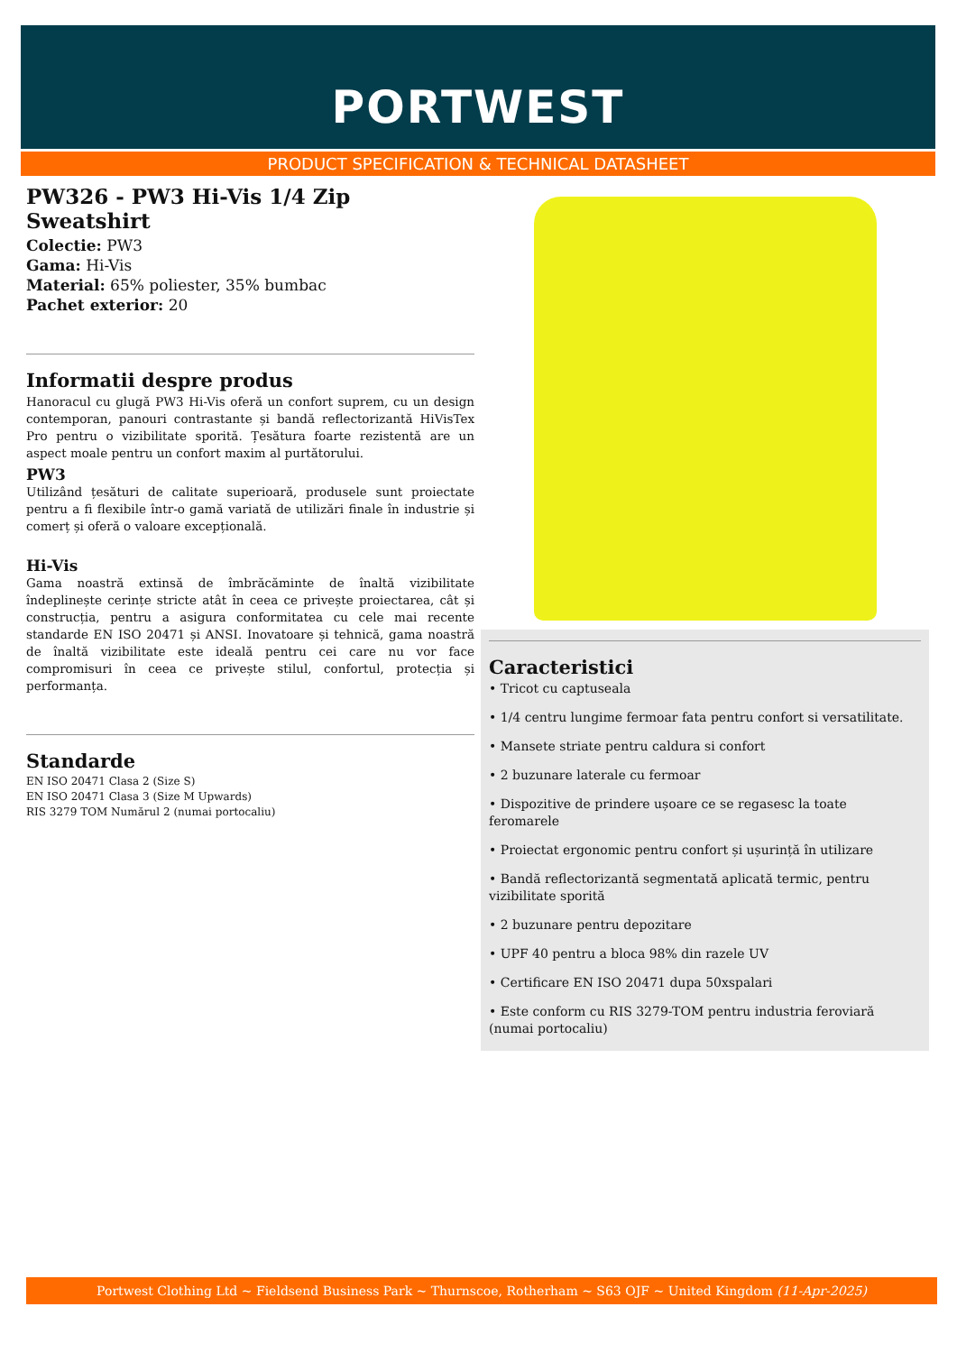PORTWEST
PRODUCT SPECIFICATION & TECHNICAL DATASHEET
PW326 - PW3 Hi-Vis 1/4 Zip Sweatshirt
Colectie: PW3
Gama: Hi-Vis
Material: 65% poliester, 35% bumbac
Pachet exterior: 20
Informatii despre produs
Hanoracul cu glugă PW3 Hi-Vis oferă un confort suprem, cu un design contemporan, panouri contrastante și bandă reflectorizantă HiVisTex Pro pentru o vizibilitate sporită. Țesătura foarte rezistentă are un aspect moale pentru un confort maxim al purtătorului.
PW3
Utilizând țesături de calitate superioară, produsele sunt proiectate pentru a fi flexibile într-o gamă variată de utilizări finale în industrie și comerț și oferă o valoare excepțională.
Hi-Vis
Gama noastră extinsă de îmbrăcăminte de înaltă vizibilitate îndeplinește cerințe stricte atât în ceea ce privește proiectarea, cât și construcția, pentru a asigura conformitatea cu cele mai recente standarde EN ISO 20471 și ANSI. Inovatoare și tehnică, gama noastră de înaltă vizibilitate este ideală pentru cei care nu vor face compromisuri în ceea ce privește stilul, confortul, protecția și performanța.
Standarde
EN ISO 20471 Clasa 2 (Size S)
EN ISO 20471 Clasa 3 (Size M Upwards)
RIS 3279 TOM Numărul 2 (numai portocaliu)
Caracteristici
• Tricot cu captuseala
• 1/4 centru lungime fermoar fata pentru confort si versatilitate.
• Mansete striate pentru caldura si confort
• 2 buzunare laterale cu fermoar
• Dispozitive de prindere ușoare ce se regasesc la toate feromarele
• Proiectat ergonomic pentru confort și ușurință în utilizare
• Bandă reflectorizantă segmentată aplicată termic, pentru vizibilitate sporită
• 2 buzunare pentru depozitare
• UPF 40 pentru a bloca 98% din razele UV
• Certificare EN ISO 20471 dupa 50xspalari
• Este conform cu RIS 3279-TOM pentru industria feroviară (numai portocaliu)
Portwest Clothing Ltd ~ Fieldsend Business Park ~ Thurnscoe, Rotherham ~ S63 OJF ~ United Kingdom (11-Apr-2025)